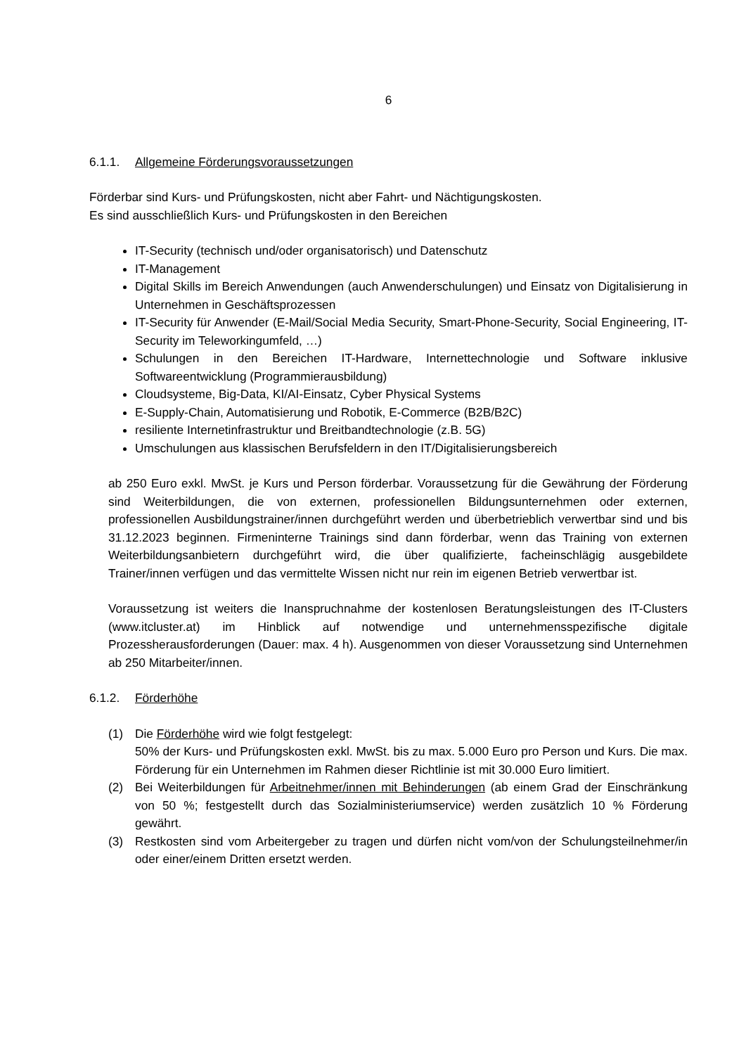6
6.1.1. Allgemeine Förderungsvoraussetzungen
Förderbar sind Kurs- und Prüfungskosten, nicht aber Fahrt- und Nächtigungskosten.
Es sind ausschließlich Kurs- und Prüfungskosten in den Bereichen
IT-Security (technisch und/oder organisatorisch) und Datenschutz
IT-Management
Digital Skills im Bereich Anwendungen (auch Anwenderschulungen) und Einsatz von Digitalisierung in Unternehmen in Geschäftsprozessen
IT-Security für Anwender (E-Mail/Social Media Security, Smart-Phone-Security, Social Engineering, IT-Security im Teleworkingumfeld, …)
Schulungen in den Bereichen IT-Hardware, Internettechnologie und Software inklusive Softwareentwicklung (Programmierausbildung)
Cloudsysteme, Big-Data, KI/AI-Einsatz, Cyber Physical Systems
E-Supply-Chain, Automatisierung und Robotik, E-Commerce (B2B/B2C)
resiliente Internetinfrastruktur und Breitbandtechnologie (z.B. 5G)
Umschulungen aus klassischen Berufsfeldern in den IT/Digitalisierungsbereich
ab 250 Euro exkl. MwSt. je Kurs und Person förderbar. Voraussetzung für die Gewährung der Förderung sind Weiterbildungen, die von externen, professionellen Bildungsunternehmen oder externen, professionellen Ausbildungstrainer/innen durchgeführt werden und überbetrieblich verwertbar sind und bis 31.12.2023 beginnen. Firmeninterne Trainings sind dann förderbar, wenn das Training von externen Weiterbildungsanbietern durchgeführt wird, die über qualifizierte, facheinschlägig ausgebildete Trainer/innen verfügen und das vermittelte Wissen nicht nur rein im eigenen Betrieb verwertbar ist.
Voraussetzung ist weiters die Inanspruchnahme der kostenlosen Beratungsleistungen des IT-Clusters (www.itcluster.at) im Hinblick auf notwendige und unternehmensspezifische digitale Prozessherausforderungen (Dauer: max. 4 h). Ausgenommen von dieser Voraussetzung sind Unternehmen ab 250 Mitarbeiter/innen.
6.1.2. Förderhöhe
(1) Die Förderhöhe wird wie folgt festgelegt:
50% der Kurs- und Prüfungskosten exkl. MwSt. bis zu max. 5.000 Euro pro Person und Kurs. Die max. Förderung für ein Unternehmen im Rahmen dieser Richtlinie ist mit 30.000 Euro limitiert.
(2) Bei Weiterbildungen für Arbeitnehmer/innen mit Behinderungen (ab einem Grad der Einschränkung von 50 %; festgestellt durch das Sozialministeriumservice) werden zusätzlich 10 % Förderung gewährt.
(3) Restkosten sind vom Arbeitergeber zu tragen und dürfen nicht vom/von der Schulungsteilnehmer/in oder einer/einem Dritten ersetzt werden.